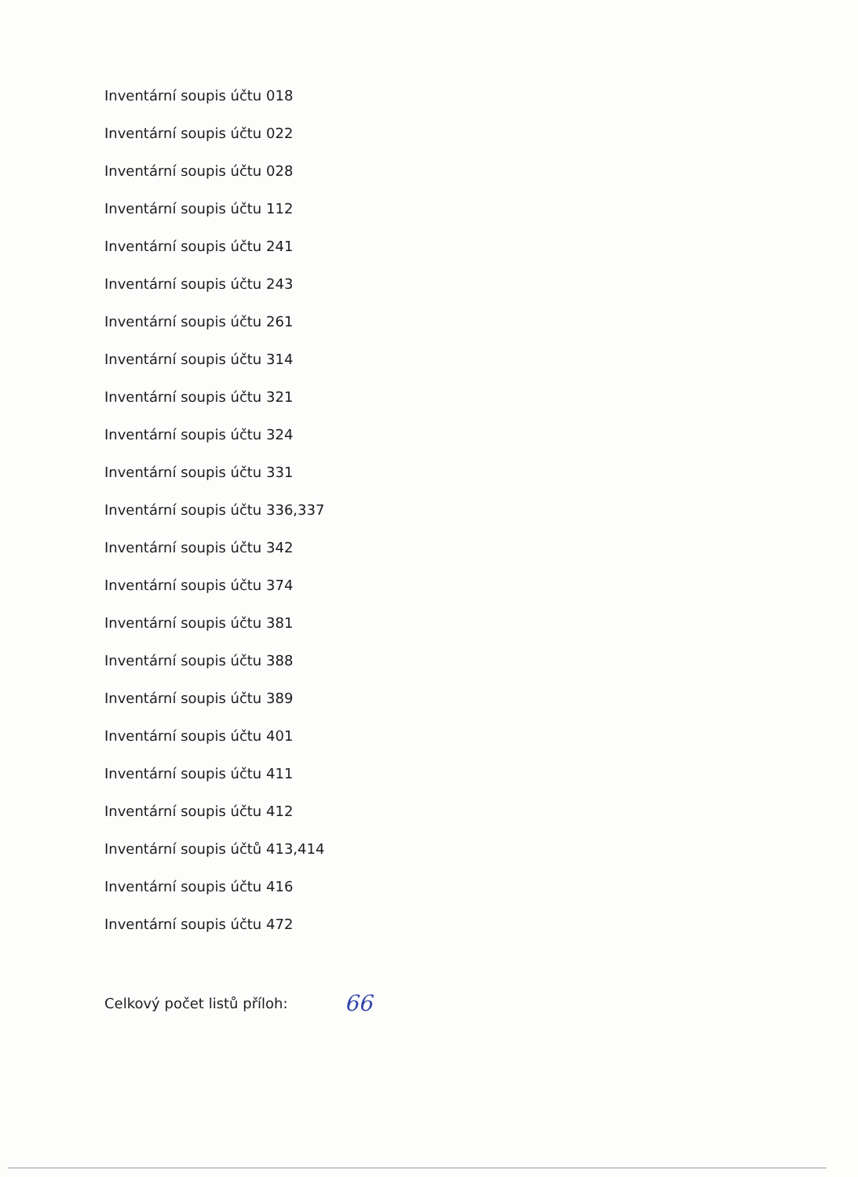Inventární soupis účtu 018
Inventární soupis účtu 022
Inventární soupis účtu 028
Inventární soupis účtu 112
Inventární soupis účtu 241
Inventární soupis účtu 243
Inventární soupis účtu 261
Inventární soupis účtu 314
Inventární soupis účtu 321
Inventární soupis účtu 324
Inventární soupis účtu 331
Inventární soupis účtu 336,337
Inventární soupis účtu 342
Inventární soupis účtu 374
Inventární soupis účtu 381
Inventární soupis účtu 388
Inventární soupis účtu 389
Inventární soupis účtu 401
Inventární soupis účtu 411
Inventární soupis účtu 412
Inventární soupis účtů 413,414
Inventární soupis účtu 416
Inventární soupis účtu 472
Celkový počet listů příloh: 66